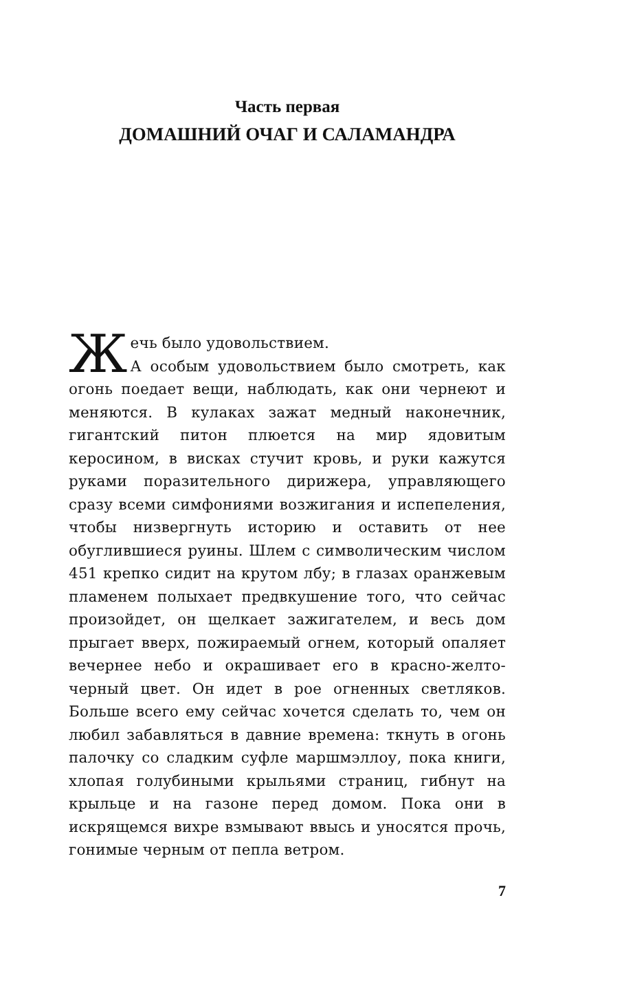Часть первая
ДОМАШНИЙ ОЧАГ И САЛАМАНДРА
Жечь было удовольствием.
А особым удовольствием было смотреть, как огонь поедает вещи, наблюдать, как они чернеют и меняются. В кулаках зажат медный наконечник, гигантский питон плюется на мир ядовитым керосином, в висках стучит кровь, и руки кажутся руками поразительного дирижера, управляющего сразу всеми симфониями возжигания и испепеления, чтобы низвергнуть историю и оставить от нее обуглившиеся руины. Шлем с символическим числом 451 крепко сидит на крутом лбу; в глазах оранжевым пламенем полыхает предвкушение того, что сейчас произойдет, он щелкает зажигателем, и весь дом прыгает вверх, пожираемый огнем, который опаляет вечернее небо и окрашивает его в красно-желто-черный цвет. Он идет в рое огненных светляков. Больше всего ему сейчас хочется сделать то, чем он любил забавляться в давние времена: ткнуть в огонь палочку со сладким суфле маршмэллоу, пока книги, хлопая голубиными крыльями страниц, гибнут на крыльце и на газоне перед домом. Пока они в искрящемся вихре взмывают ввысь и уносятся прочь, гонимые черным от пепла ветром.
7